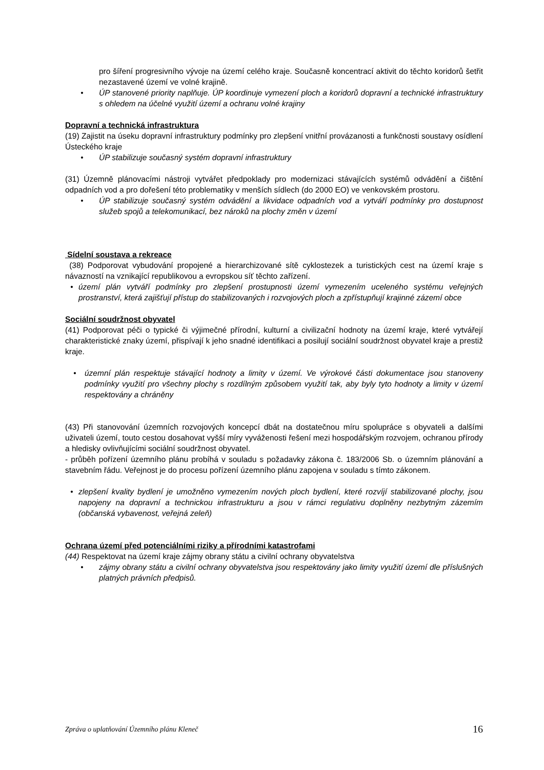pro šíření progresivního vývoje na území celého kraje. Současně koncentrací aktivit do těchto koridorů šetřit nezastavené území ve volné krajině.
• ÚP stanovené priority naplňuje. ÚP koordinuje vymezení ploch a koridorů dopravní a technické infrastruktury s ohledem na účelné využití území a ochranu volné krajiny
Dopravní a technická infrastruktura
(19) Zajistit na úseku dopravní infrastruktury podmínky pro zlepšení vnitřní provázanosti a funkčnosti soustavy osídlení Ústeckého kraje
• ÚP stabilizuje současný systém dopravní infrastruktury
(31) Územně plánovacími nástroji vytvářet předpoklady pro modernizaci stávajících systémů odvádění a čištění odpadních vod a pro dořešení této problematiky v menších sídlech (do 2000 EO) ve venkovském prostoru.
• ÚP stabilizuje současný systém odvádění a likvidace odpadních vod a vytváří podmínky pro dostupnost služeb spojů a telekomunikací, bez nároků na plochy změn v území
Sídelní soustava a rekreace
(38) Podporovat vybudování propojené a hierarchizované sítě cyklostezek a turistických cest na území kraje s návazností na vznikající republikovou a evropskou síť těchto zařízení.
• území plán vytváří podmínky pro zlepšení prostupnosti území vymezením uceleného systému veřejných prostranství, která zajišťují přístup do stabilizovaných i rozvojových ploch a zpřístupňují krajinné zázemí obce
Sociální soudržnost obyvatel
(41) Podporovat péči o typické či výjimečné přírodní, kulturní a civilizační hodnoty na území kraje, které vytvářejí charakteristické znaky území, přispívají k jeho snadné identifikaci a posilují sociální soudržnost obyvatel kraje a prestiž kraje.
• územní plán respektuje stávající hodnoty a limity v území. Ve výrokové části dokumentace jsou stanoveny podmínky využití pro všechny plochy s rozdílným způsobem využití tak, aby byly tyto hodnoty a limity v území respektovány a chráněny
(43) Při stanovování územních rozvojových koncepcí dbát na dostatečnou míru spolupráce s obyvateli a dalšími uživateli území, touto cestou dosahovat vyšší míry vyváženosti řešení mezi hospodářským rozvojem, ochranou přírody a hledisky ovlivňujícími sociální soudržnost obyvatel.
- průběh pořízení územního plánu probíhá v souladu s požadavky zákona č. 183/2006 Sb. o územním plánování a stavebním řádu. Veřejnost je do procesu pořízení územního plánu zapojena v souladu s tímto zákonem.
• zlepšení kvality bydlení je umožněno vymezením nových ploch bydlení, které rozvíjí stabilizované plochy, jsou napojeny na dopravní a technickou infrastrukturu a jsou v rámci regulativu doplněny nezbytným zázemím (občanská vybavenost, veřejná zeleň)
Ochrana území před potenciálními riziky a přírodními katastrofami
(44) Respektovat na území kraje zájmy obrany státu a civilní ochrany obyvatelstva
• zájmy obrany státu a civilní ochrany obyvatelstva jsou respektovány jako limity využití území dle příslušných platných právních předpisů.
Zpráva o uplatňování Územního plánu Kleneč 16